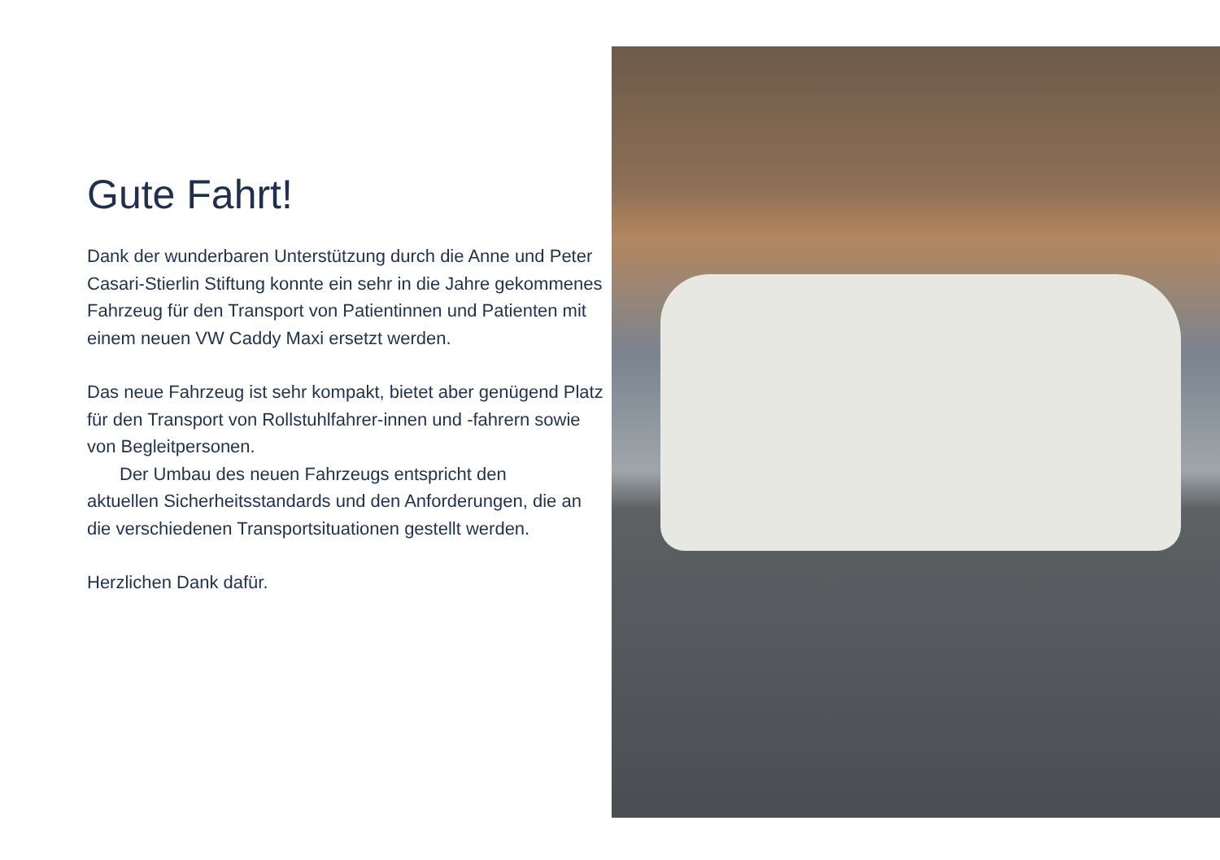Gute Fahrt!
Dank der wunderbaren Unterstützung durch die Anne und Peter Casari-Stierlin Stiftung konnte ein sehr in die Jahre gekommenes Fahrzeug für den Transport von Patientinnen und Patienten mit einem neuen VW Caddy Maxi ersetzt werden.
Das neue Fahrzeug ist sehr kompakt, bietet aber genügend Platz für den Transport von Rollstuhlfahrer-innen und -fahrern sowie von Begleitpersonen.
Der Umbau des neuen Fahrzeugs entspricht den
aktuellen Sicherheitsstandards und den Anforderungen, die an die verschiedenen Transportsituationen gestellt werden.
Herzlichen Dank dafür.